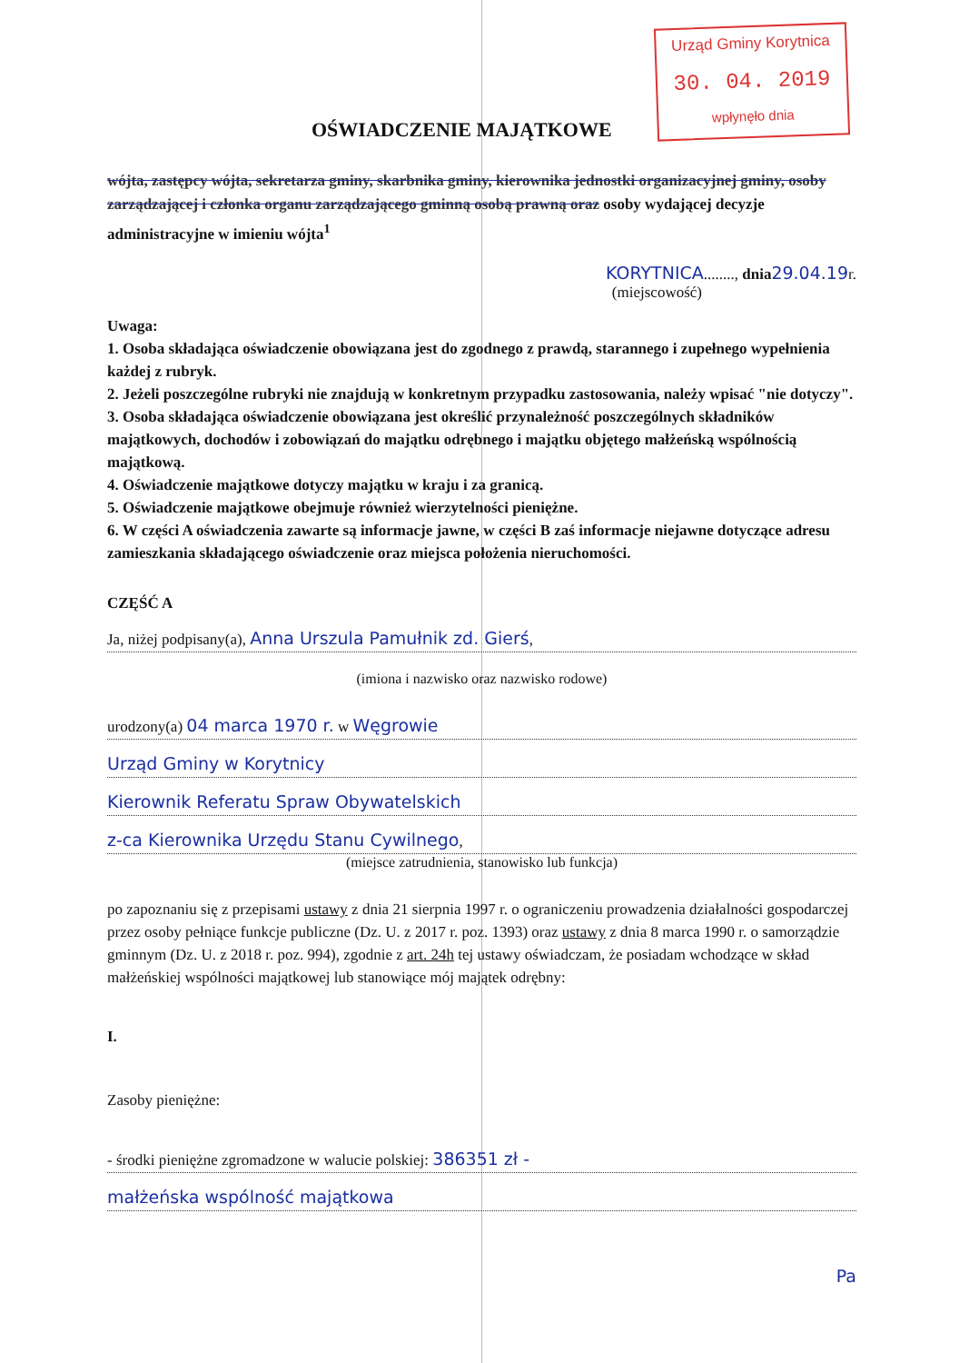Urząd Gminy Korytnica
30. 04. 2019
wpłynęło dnia
OŚWIADCZENIE MAJĄTKOWE
wójta, zastępcy wójta, sekretarza gminy, skarbnika gminy, kierownika jednostki organizacyjnej gminy, osoby zarządzającej i członka organu zarządzającego gminną osobą prawną oraz osoby wydającej decyzje administracyjne w imieniu wójta<sup>1</sup>
KORYTNICA........, dnia 29.04.19r.
(miejscowość)
Uwaga:
1. Osoba składająca oświadczenie obowiązana jest do zgodnego z prawdą, starannego i zupełnego wypełnienia każdej z rubryk.
2. Jeżeli poszczególne rubryki nie znajdują w konkretnym przypadku zastosowania, należy wpisać "nie dotyczy".
3. Osoba składająca oświadczenie obowiązana jest określić przynależność poszczególnych składników majątkowych, dochodów i zobowiązań do majątku odrębnego i majątku objętego małżeńską wspólnością majątkową.
4. Oświadczenie majątkowe dotyczy majątku w kraju i za granicą.
5. Oświadczenie majątkowe obejmuje również wierzytelności pieniężne.
6. W części A oświadczenia zawarte są informacje jawne, w części B zaś informacje niejawne dotyczące adresu zamieszkania składającego oświadczenie oraz miejsca położenia nieruchomości.
CZĘŚĆ A
Ja, niżej podpisany(a), Anna Urszula Pamułnik zd. Gierś,
(imiona i nazwisko oraz nazwisko rodowe)
urodzony(a) 04 marca 1970 r. w Węgrowie
Urząd Gminy w Korytnicy
Kierownik Referatu Spraw Obywatelskich
z-ca Kierownika Urzędu Stanu Cywilnego,
(miejsce zatrudnienia, stanowisko lub funkcja)
po zapoznaniu się z przepisami ustawy z dnia 21 sierpnia 1997 r. o ograniczeniu prowadzenia działalności gospodarczej przez osoby pełniące funkcje publiczne (Dz. U. z 2017 r. poz. 1393) oraz ustawy z dnia 8 marca 1990 r. o samorządzie gminnym (Dz. U. z 2018 r. poz. 994), zgodnie z art. 24h tej ustawy oświadczam, że posiadam wchodzące w skład małżeńskiej wspólności majątkowej lub stanowiące mój majątek odrębny:
I.
Zasoby pieniężne:
- środki pieniężne zgromadzone w walucie polskiej: 386351 zł -
małżeńska wspólność majątkowa
Pa